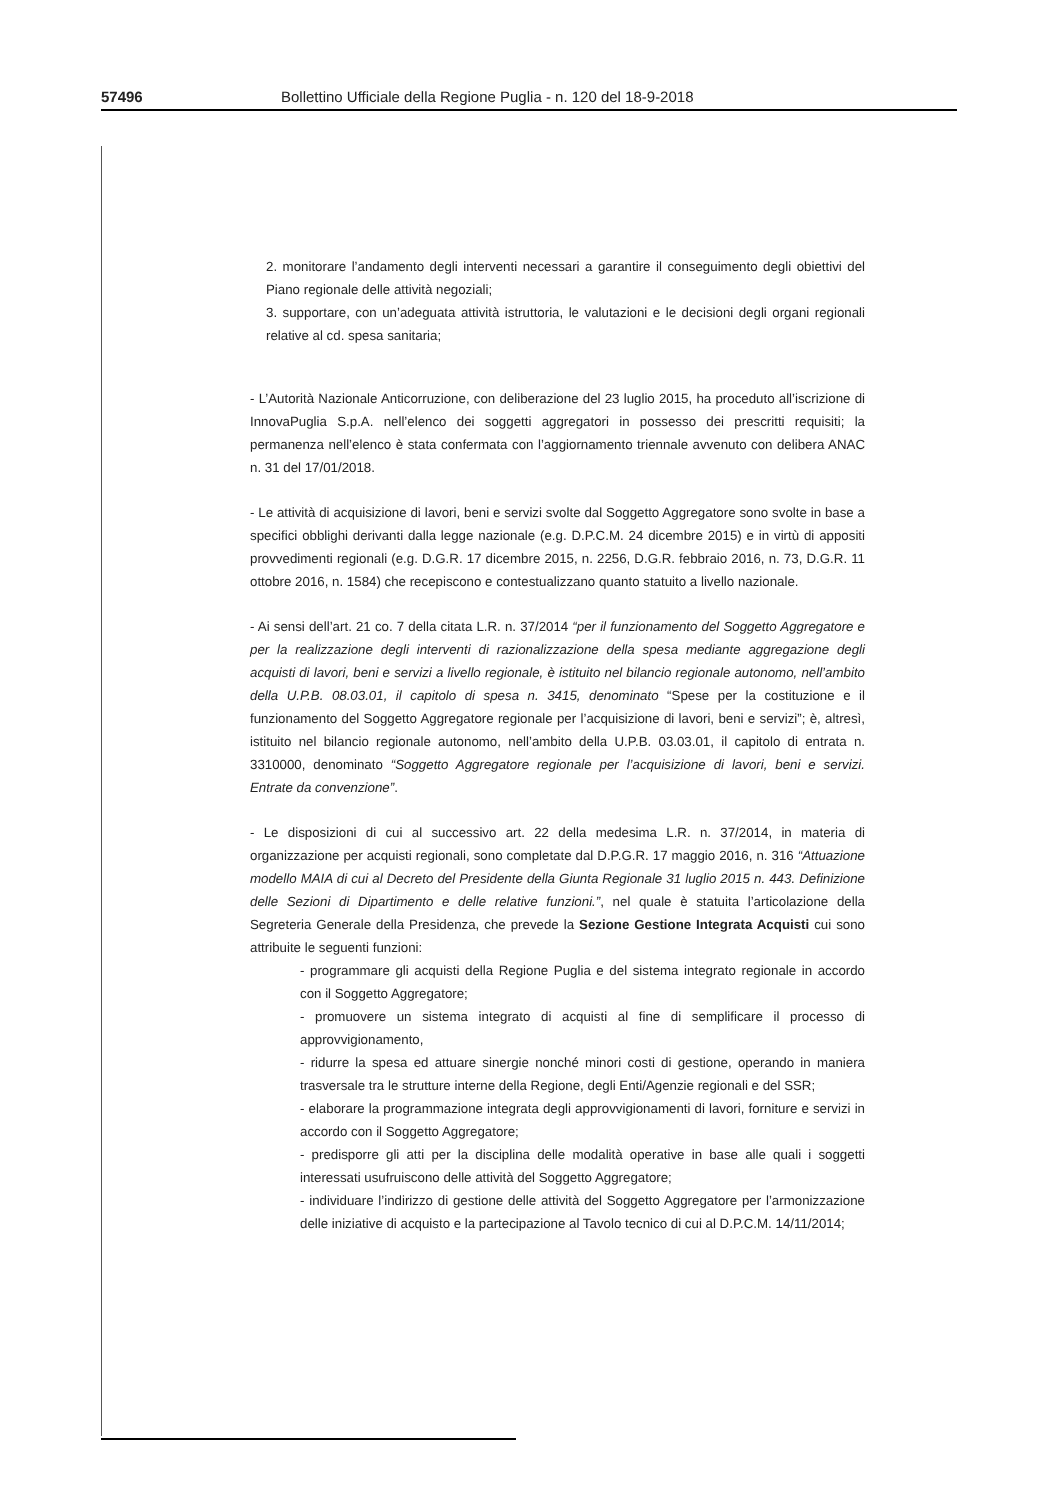57496 Bollettino Ufficiale della Regione Puglia - n. 120 del 18-9-2018
2. monitorare l’andamento degli interventi necessari a garantire il conseguimento degli obiettivi del Piano regionale delle attività negoziali;
3. supportare, con un’adeguata attività istruttoria, le valutazioni e le decisioni degli organi regionali relative al cd. spesa sanitaria;
- L’Autorità Nazionale Anticorruzione, con deliberazione del 23 luglio 2015, ha proceduto all’iscrizione di InnovaPuglia S.p.A. nell’elenco dei soggetti aggregatori in possesso dei prescritti requisiti; la permanenza nell’elenco è stata confermata con l’aggiornamento triennale avvenuto con delibera ANAC n. 31 del 17/01/2018.
- Le attività di acquisizione di lavori, beni e servizi svolte dal Soggetto Aggregatore sono svolte in base a specifici obblighi derivanti dalla legge nazionale (e.g. D.P.C.M. 24 dicembre 2015) e in virtù di appositi provvedimenti regionali (e.g. D.G.R. 17 dicembre 2015, n. 2256, D.G.R. febbraio 2016, n. 73, D.G.R. 11 ottobre 2016, n. 1584) che recepiscono e contestualizzano quanto statuito a livello nazionale.
- Ai sensi dell’art. 21 co. 7 della citata L.R. n. 37/2014 “per il funzionamento del Soggetto Aggregatore e per la realizzazione degli interventi di razionalizzazione della spesa mediante aggregazione degli acquisti di lavori, beni e servizi a livello regionale, è istituito nel bilancio regionale autonomo, nell’ambito della U.P.B. 08.03.01, il capitolo di spesa n. 3415, denominato “Spese per la costituzione e il funzionamento del Soggetto Aggregatore regionale per l’acquisizione di lavori, beni e servizi”; è, altresì, istituito nel bilancio regionale autonomo, nell’ambito della U.P.B. 03.03.01, il capitolo di entrata n. 3310000, denominato “Soggetto Aggregatore regionale per l’acquisizione di lavori, beni e servizi. Entrate da convenzione”.
- Le disposizioni di cui al successivo art. 22 della medesima L.R. n. 37/2014, in materia di organizzazione per acquisti regionali, sono completate dal D.P.G.R. 17 maggio 2016, n. 316 “Attuazione modello MAIA di cui al Decreto del Presidente della Giunta Regionale 31 luglio 2015 n. 443. Definizione delle Sezioni di Dipartimento e delle relative funzioni.”, nel quale è statuita l’articolazione della Segreteria Generale della Presidenza, che prevede la Sezione Gestione Integrata Acquisti cui sono attribuite le seguenti funzioni:
- programmare gli acquisti della Regione Puglia e del sistema integrato regionale in accordo con il Soggetto Aggregatore;
- promuovere un sistema integrato di acquisti al fine di semplificare il processo di approvvigionamento,
- ridurre la spesa ed attuare sinergie nonché minori costi di gestione, operando in maniera trasversale tra le strutture interne della Regione, degli Enti/Agenzie regionali e del SSR;
- elaborare la programmazione integrata degli approvvigionamenti di lavori, forniture e servizi in accordo con il Soggetto Aggregatore;
- predisporre gli atti per la disciplina delle modalità operative in base alle quali i soggetti interessati usufruiscono delle attività del Soggetto Aggregatore;
- individuare l’indirizzo di gestione delle attività del Soggetto Aggregatore per l’armonizzazione delle iniziative di acquisto e la partecipazione al Tavolo tecnico di cui al D.P.C.M. 14/11/2014;